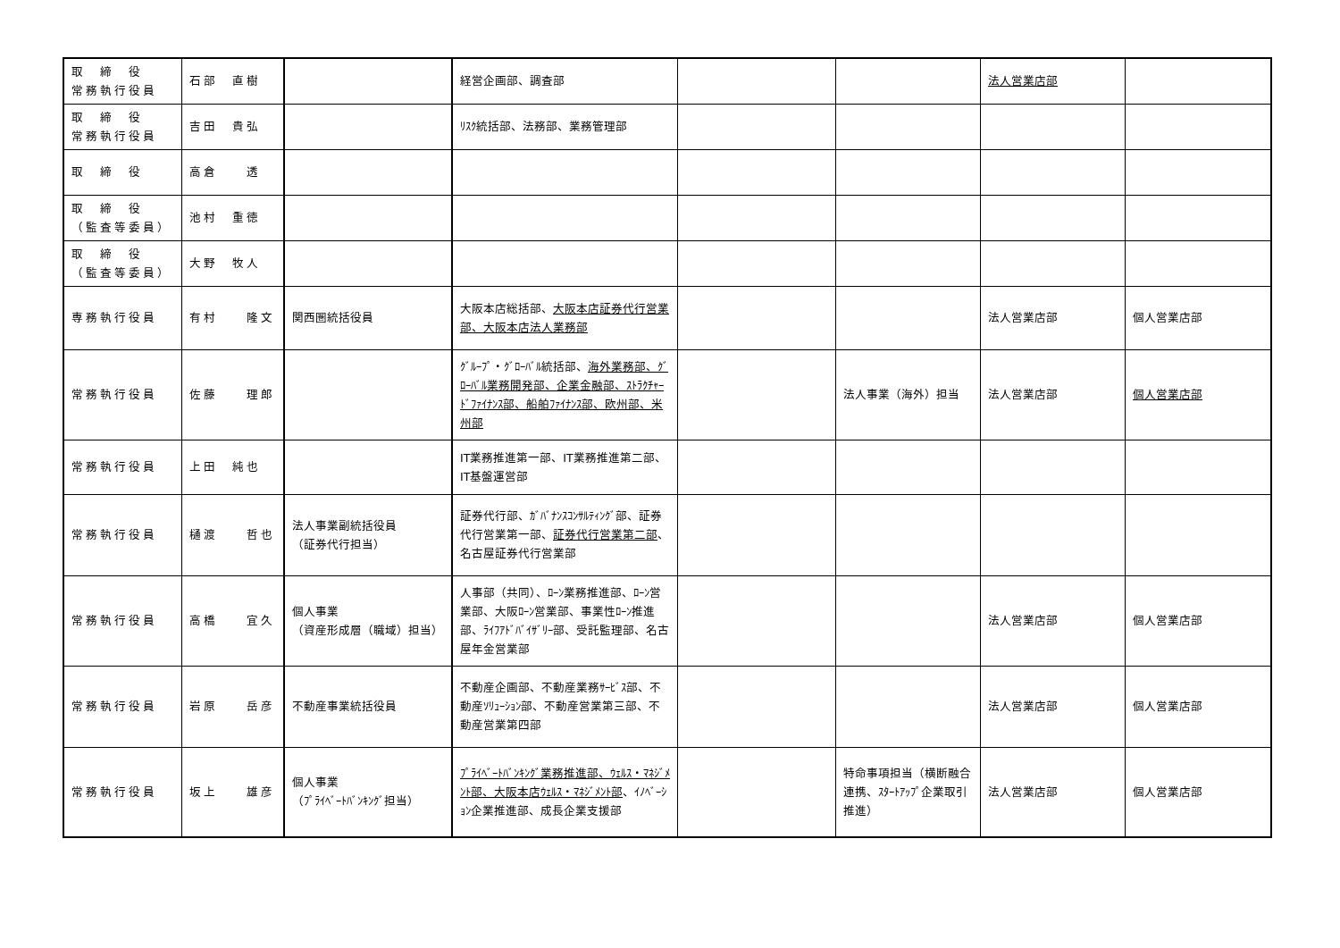| 取 締 役 常務執行役員 | 石部 直樹 | | 経営企画部、調査部 | | | 法人営業店部 | |
| 取 締 役 常務執行役員 | 吉田 貴弘 | | ﾘｽｸ統括部、法務部、業務管理部 | | | | |
| 取 締 役 | 高倉 透 | | | | | | |
| 取 締 役 （監査等委員） | 池村 重徳 | | | | | | |
| 取 締 役 （監査等委員） | 大野 牧人 | | | | | | |
| 専務執行役員 | 有村 隆文 | 関西圏統括役員 | 大阪本店総括部、 大阪本店証券代行営業部、大阪本店法人業務部 | | | 法人営業店部 | 個人営業店部 |
| 常務執行役員 | 佐藤 理郎 | | ｸﾞﾙｰﾌﾟ・ｸﾞﾛｰﾊﾞﾙ統括部、 海外業務部、ｸﾞﾛｰﾊﾞﾙ業務開発部、企業金融部、ｽﾄﾗｸﾁｬｰﾄﾞﾌｧｲﾅﾝｽ部、船舶ﾌｧｲﾅﾝｽ部、欧州部、米州部 | | 法人事業（海外）担当 | 法人営業店部 | 個人営業店部 |
| 常務執行役員 | 上田 純也 | | IT業務推進第一部、IT業務推進第二部、IT基盤運営部 | | | | |
| 常務執行役員 | 樋渡 哲也 | 法人事業副統括役員 （証券代行担当） | 証券代行部、ｶﾞﾊﾞﾅﾝｽｺﾝｻﾙﾃｨﾝｸﾞ部、証券代行営業第一部、 証券代行営業第二部 、名古屋証券代行営業部 | | | | |
| 常務執行役員 | 高橋 宜久 | 個人事業 （資産形成層（職域）担当） | 人事部（共同）、ﾛｰﾝ業務推進部、ﾛｰﾝ営業部、大阪ﾛｰﾝ営業部、事業性ﾛｰﾝ推進部、ﾗｲﾌｱﾄﾞﾊﾞｲｻﾞﾘｰ部、受託監理部、名古屋年金営業部 | | | 法人営業店部 | 個人営業店部 |
| 常務執行役員 | 岩原 岳彦 | 不動産事業統括役員 | 不動産企画部、不動産業務ｻｰﾋﾞｽ部、不動産ｿﾘｭｰｼｮﾝ部、不動産営業第三部、不動産営業第四部 | | | 法人営業店部 | 個人営業店部 |
| 常務執行役員 | 坂上 雄彦 | 個人事業 （ﾌﾟﾗｲﾍﾞｰﾄﾊﾞﾝｷﾝｸﾞ担当） | ﾌﾟﾗｲﾍﾞｰﾄﾊﾞﾝｷﾝｸﾞ業務推進部、ｳｪﾙｽ・ﾏﾈｼﾞﾒﾝﾄ部、大阪本店ｳｪﾙｽ・ﾏﾈｼﾞﾒﾝﾄ部 、ｲﾉﾍﾞｰｼｮﾝ企業推進部、成長企業支援部 | | 特命事項担当（横断融合連携、ｽﾀｰﾄｱｯﾌﾟ企業取引推進） | 法人営業店部 | 個人営業店部 |